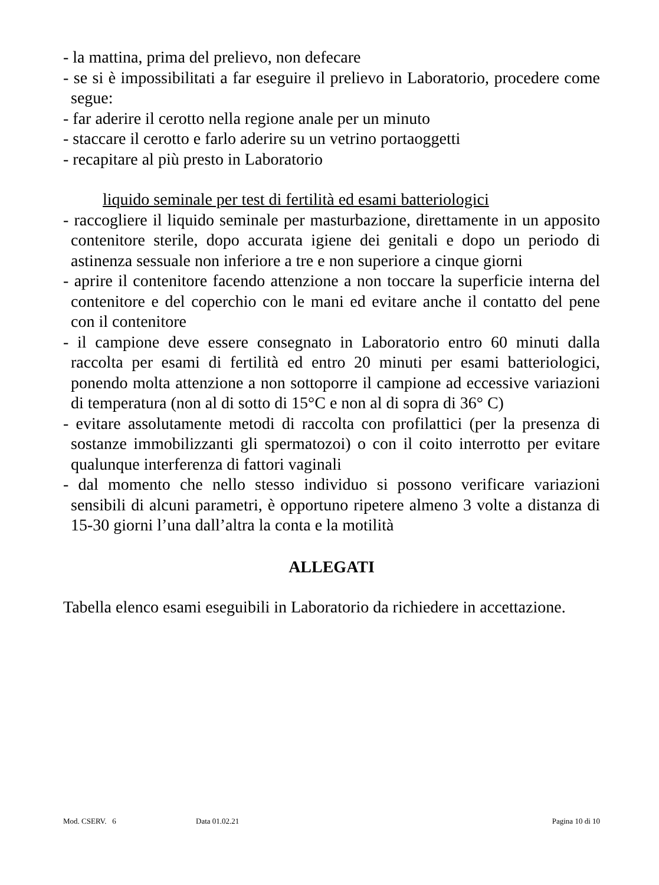- la mattina, prima del prelievo, non defecare
- se si è impossibilitati a far eseguire il prelievo in Laboratorio, procedere come segue:
- far aderire il cerotto nella regione anale per un minuto
- staccare il cerotto e farlo aderire su un vetrino portaoggetti
- recapitare al più presto in Laboratorio
liquido seminale per test di fertilità ed esami batteriologici
- raccogliere il liquido seminale per masturbazione, direttamente in un apposito contenitore sterile, dopo accurata igiene dei genitali e dopo un periodo di astinenza sessuale non inferiore a tre e non superiore a cinque giorni
- aprire il contenitore facendo attenzione a non toccare la superficie interna del contenitore e del coperchio con le mani ed evitare anche il contatto del pene con il contenitore
- il campione deve essere consegnato in Laboratorio entro 60 minuti dalla raccolta per esami di fertilità ed entro 20 minuti per esami batteriologici, ponendo molta attenzione a non sottoporre il campione ad eccessive variazioni di temperatura (non al di sotto di 15°C e non al di sopra di 36° C)
- evitare assolutamente metodi di raccolta con profilattici (per la presenza di sostanze immobilizzanti gli spermatozoi) o con il coito interrotto per evitare qualunque interferenza di fattori vaginali
- dal momento che nello stesso individuo si possono verificare variazioni sensibili di alcuni parametri, è opportuno ripetere almeno 3 volte a distanza di 15-30 giorni l’una dall’altra la conta e la motilità
ALLEGATI
Tabella elenco esami eseguibili in Laboratorio da richiedere in accettazione.
Mod. CSERV. 6 Data 01.02.21 Pagina 10 di 10